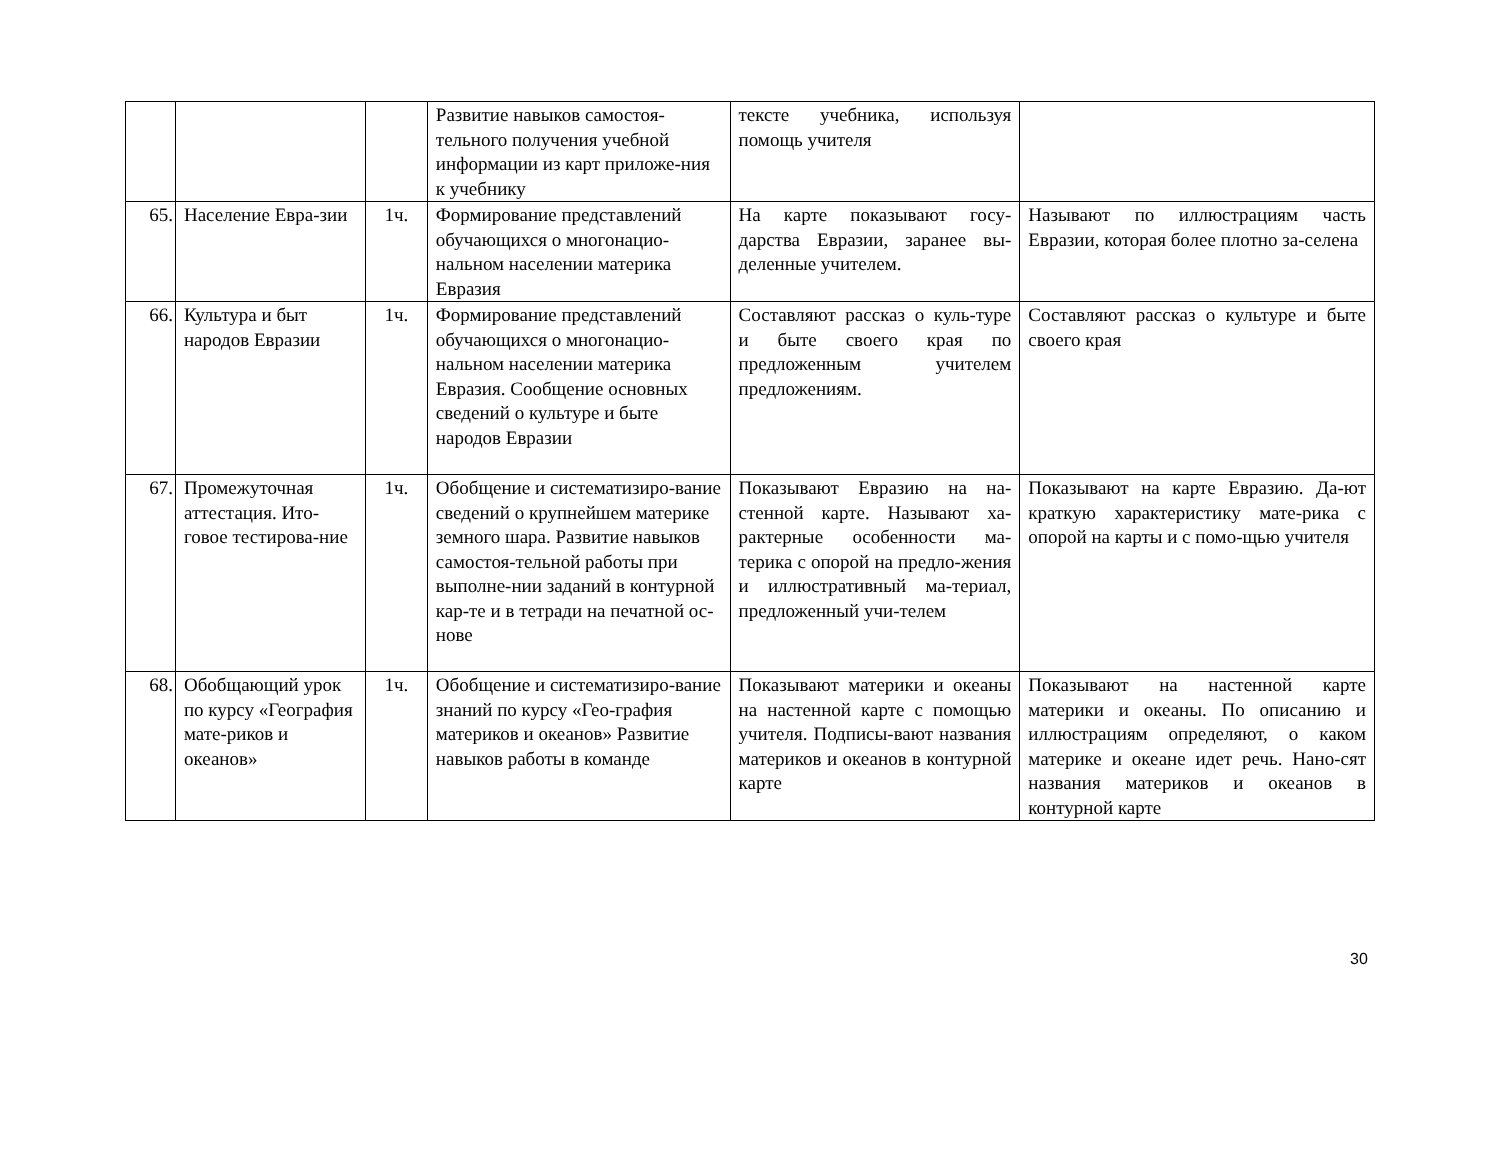| | | | Развитие навыков самостоя-тельного получения учебной информации из карт приложе-ния к учебнику | тексте учебника, используя помощь учителя | |
| 65. | Население Евра-зии | 1ч. | Формирование представлений обучающихся о многонацио-нальном населении материка Евразия | На карте показывают госу-дарства Евразии, заранее вы-деленные учителем. | Называют по иллюстрациям часть Евразии, которая более плотно за-селена |
| 66. | Культура и быт народов Евразии | 1ч. | Формирование представлений обучающихся о многонацио-нальном населении материка Евразия. Сообщение основных сведений о культуре и быте народов Евразии | Составляют рассказ о куль-туре и быте своего края по предложенным учителем предложениям. | Составляют рассказ о культуре и быте своего края |
| 67. | Промежуточная аттестация. Ито-говое тестирова-ние | 1ч. | Обобщение и систематизиро-вание сведений о крупнейшем материке земного шара. Развитие навыков самостоя-тельной работы при выполне-нии заданий в контурной кар-те и в тетради на печатной ос-нове | Показывают Евразию на на-стенной карте. Называют ха-рактерные особенности ма-терика с опорой на предло-жения и иллюстративный ма-териал, предложенный учи-телем | Показывают на карте Евразию. Да-ют краткую характеристику мате-рика с опорой на карты и с помо-щью учителя |
| 68. | Обобщающий урок по курсу «География мате-риков и океанов» | 1ч. | Обобщение и систематизиро-вание знаний по курсу «Гео-графия материков и океанов» Развитие навыков работы в команде | Показывают материки и океаны на настенной карте с помощью учителя. Подписы-вают названия материков и океанов в контурной карте | Показывают на настенной карте материки и океаны. По описанию и иллюстрациям определяют, о каком материке и океане идет речь. Нано-сят названия материков и океанов в контурной карте |
30